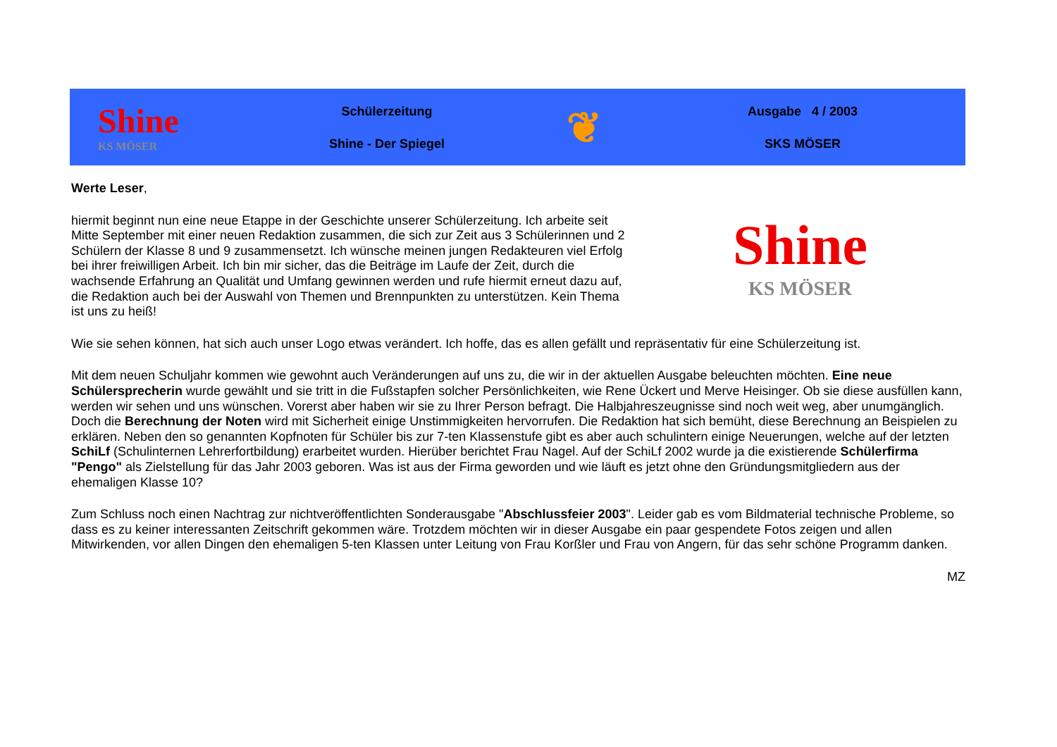Shine
KS MÖSER
Schülerzeitung
Shine - Der Spiegel
❦
Ausgabe 4 / 2003
SKS MÖSER
Werte Leser,
hiermit beginnt nun eine neue Etappe in der Geschichte unserer Schülerzeitung. Ich arbeite seit Mitte September mit einer neuen Redaktion zusammen, die sich zur Zeit aus 3 Schülerinnen und 2 Schülern der Klasse 8 und 9 zusammensetzt. Ich wünsche meinen jungen Redakteuren viel Erfolg bei ihrer freiwilligen Arbeit. Ich bin mir sicher, das die Beiträge im Laufe der Zeit, durch die wachsende Erfahrung an Qualität und Umfang gewinnen werden und rufe hiermit erneut dazu auf, die Redaktion auch bei der Auswahl von Themen und Brennpunkten zu unterstützen. Kein Thema ist uns zu heiß!
Shine
KS MÖSER
Wie sie sehen können, hat sich auch unser Logo etwas verändert. Ich hoffe, das es allen gefällt und repräsentativ für eine Schülerzeitung ist.
Mit dem neuen Schuljahr kommen wie gewohnt auch Veränderungen auf uns zu, die wir in der aktuellen Ausgabe beleuchten möchten. Eine neue Schülersprecherin wurde gewählt und sie tritt in die Fußstapfen solcher Persönlichkeiten, wie Rene Ückert und Merve Heisinger. Ob sie diese ausfüllen kann, werden wir sehen und uns wünschen. Vorerst aber haben wir sie zu Ihrer Person befragt. Die Halbjahreszeugnisse sind noch weit weg, aber unumgänglich. Doch die Berechnung der Noten wird mit Sicherheit einige Unstimmigkeiten hervorrufen. Die Redaktion hat sich bemüht, diese Berechnung an Beispielen zu erklären. Neben den so genannten Kopfnoten für Schüler bis zur 7-ten Klassenstufe gibt es aber auch schulintern einige Neuerungen, welche auf der letzten SchiLf (Schulinternen Lehrerfortbildung) erarbeitet wurden. Hierüber berichtet Frau Nagel. Auf der SchiLf 2002 wurde ja die existierende Schülerfirma "Pengo" als Zielstellung für das Jahr 2003 geboren. Was ist aus der Firma geworden und wie läuft es jetzt ohne den Gründungsmitgliedern aus der ehemaligen Klasse 10?
Zum Schluss noch einen Nachtrag zur nichtveröffentlichten Sonderausgabe "Abschlussfeier 2003". Leider gab es vom Bildmaterial technische Probleme, so dass es zu keiner interessanten Zeitschrift gekommen wäre. Trotzdem möchten wir in dieser Ausgabe ein paar gespendete Fotos zeigen und allen Mitwirkenden, vor allen Dingen den ehemaligen 5-ten Klassen unter Leitung von Frau Korßler und Frau von Angern, für das sehr schöne Programm danken.
MZ